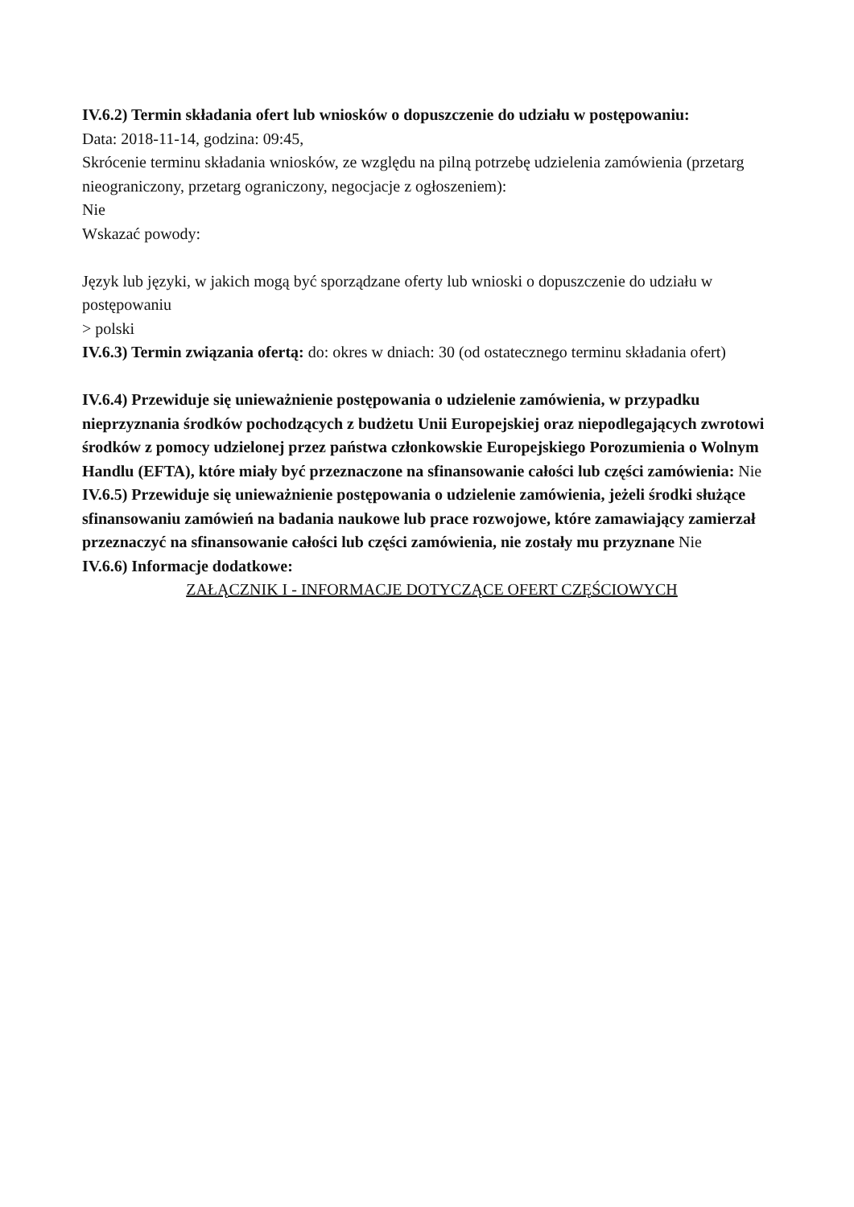IV.6.2) Termin składania ofert lub wniosków o dopuszczenie do udziału w postępowaniu:
Data: 2018-11-14, godzina: 09:45,
Skrócenie terminu składania wniosków, ze względu na pilną potrzebę udzielenia zamówienia (przetarg nieograniczony, przetarg ograniczony, negocjacje z ogłoszeniem):
Nie
Wskazać powody:
Język lub języki, w jakich mogą być sporządzane oferty lub wnioski o dopuszczenie do udziału w postępowaniu
> polski
IV.6.3) Termin związania ofertą: do: okres w dniach: 30 (od ostatecznego terminu składania ofert)
IV.6.4) Przewiduje się unieważnienie postępowania o udzielenie zamówienia, w przypadku nieprzyznania środków pochodzących z budżetu Unii Europejskiej oraz niepodlegających zwrotowi środków z pomocy udzielonej przez państwa członkowskie Europejskiego Porozumienia o Wolnym Handlu (EFTA), które miały być przeznaczone na sfinansowanie całości lub części zamówienia: Nie
IV.6.5) Przewiduje się unieważnienie postępowania o udzielenie zamówienia, jeżeli środki służące sfinansowaniu zamówień na badania naukowe lub prace rozwojowe, które zamawiający zamierzał przeznaczyć na sfinansowanie całości lub części zamówienia, nie zostały mu przyznane Nie
IV.6.6) Informacje dodatkowe:
ZAŁĄCZNIK I - INFORMACJE DOTYCZĄCE OFERT CZĘŚCIOWYCH